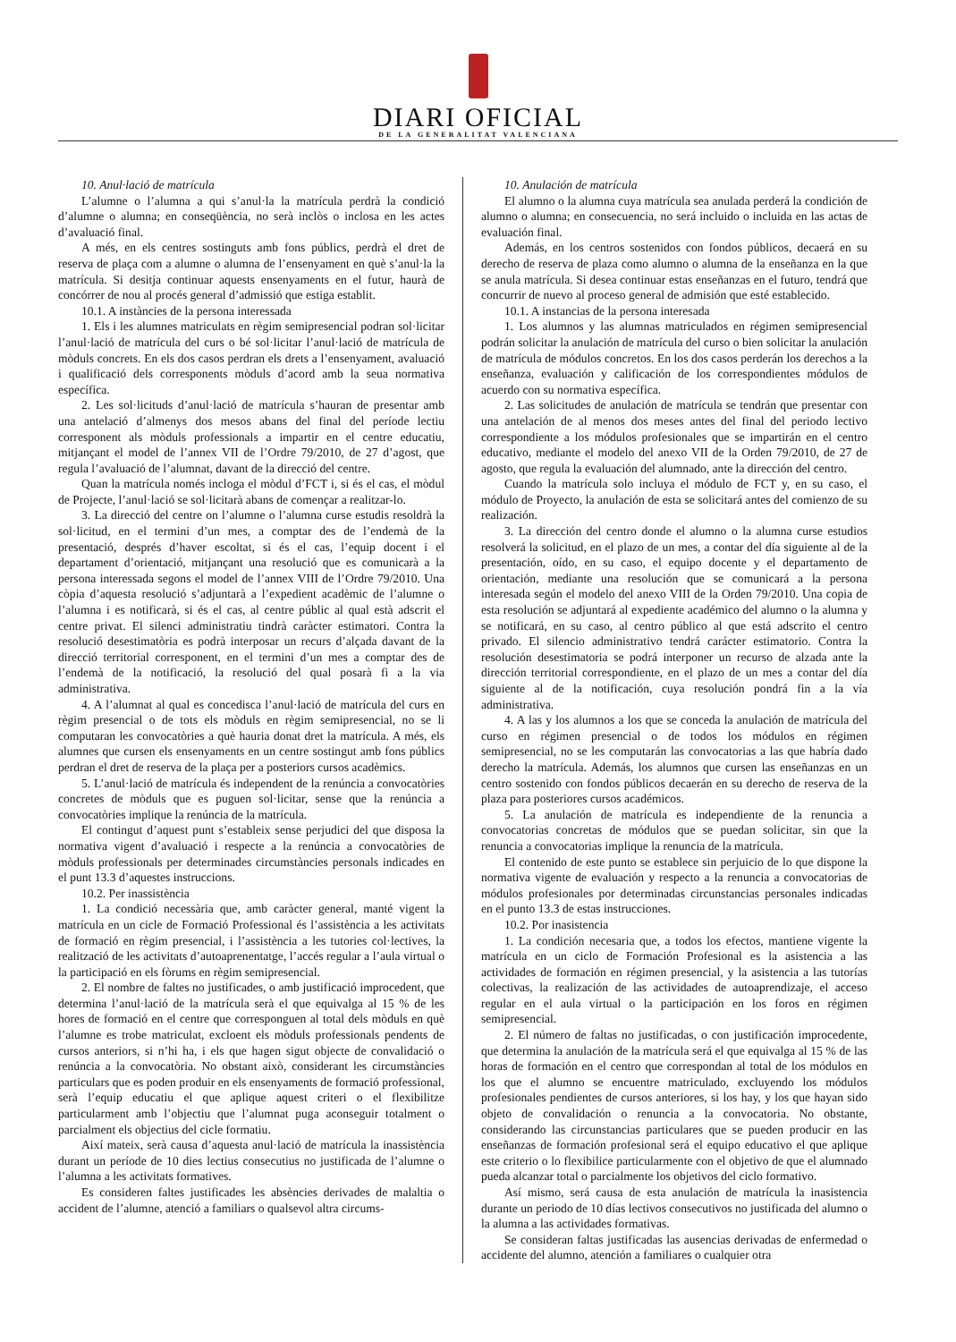DIARI OFICIAL
DE LA GENERALITAT VALENCIANA
10. Anul·lació de matrícula
L’alumne o l’alumna a qui s’anul·la la matrícula perdrà la condició d’alumne o alumna; en conseqüència, no serà inclòs o inclosa en les actes d’avaluació final.
A més, en els centres sostinguts amb fons públics, perdrà el dret de reserva de plaça com a alumne o alumna de l’ensenyament en què s’anul·la la matrícula. Si desitja continuar aquests ensenyaments en el futur, haurà de concórrer de nou al procés general d’admissió que estiga establit.
10.1. A instàncies de la persona interessada
1. Els i les alumnes matriculats en règim semipresencial podran sol·licitar l’anul·lació de matrícula del curs o bé sol·licitar l’anul·lació de matrícula de mòduls concrets. En els dos casos perdran els drets a l’ensenyament, avaluació i qualificació dels corresponents mòduls d’acord amb la seua normativa específica.
2. Les sol·licituds d’anul·lació de matrícula s’hauran de presentar amb una antelació d’almenys dos mesos abans del final del període lectiu corresponent als mòduls professionals a impartir en el centre educatiu, mitjançant el model de l’annex VII de l’Ordre 79/2010, de 27 d’agost, que regula l’avaluació de l’alumnat, davant de la direcció del centre.
Quan la matrícula només incloga el mòdul d’FCT i, si és el cas, el mòdul de Projecte, l’anul·lació se sol·licitarà abans de començar a realitzar-lo.
3. La direcció del centre on l’alumne o l’alumna curse estudis resoldrà la sol·licitud, en el termini d’un mes, a comptar des de l’endemà de la presentació, després d’haver escoltat, si és el cas, l’equip docent i el departament d’orientació, mitjançant una resolució que es comunicarà a la persona interessada segons el model de l’annex VIII de l’Ordre 79/2010. Una còpia d’aquesta resolució s’adjuntarà a l’expedient acadèmic de l’alumne o l’alumna i es notificarà, si és el cas, al centre públic al qual està adscrit el centre privat. El silenci administratiu tindrà caràcter estimatori. Contra la resolució desestimatòria es podrà interposar un recurs d’alçada davant de la direcció territorial corresponent, en el termini d’un mes a comptar des de l’endemà de la notificació, la resolució del qual posarà fi a la via administrativa.
4. A l’alumnat al qual es concedisca l’anul·lació de matrícula del curs en règim presencial o de tots els mòduls en règim semipresencial, no se li computaran les convocatòries a què hauria donat dret la matrícula. A més, els alumnes que cursen els ensenyaments en un centre sostingut amb fons públics perdran el dret de reserva de la plaça per a posteriors cursos acadèmics.
5. L’anul·lació de matrícula és independent de la renúncia a convocatòries concretes de mòduls que es puguen sol·licitar, sense que la renúncia a convocatòries implique la renúncia de la matrícula.
El contingut d’aquest punt s’estableix sense perjudici del que disposa la normativa vigent d’avaluació i respecte a la renúncia a convocatòries de mòduls professionals per determinades circumstàncies personals indicades en el punt 13.3 d’aquestes instruccions.
10.2. Per inassistència
1. La condició necessària que, amb caràcter general, manté vigent la matrícula en un cicle de Formació Professional és l’assistència a les activitats de formació en règim presencial, i l’assistència a les tutories col·lectives, la realització de les activitats d’autoaprenentatge, l’accés regular a l’aula virtual o la participació en els fòrums en règim semipresencial.
2. El nombre de faltes no justificades, o amb justificació improcedent, que determina l’anul·lació de la matrícula serà el que equivalga al 15 % de les hores de formació en el centre que corresponguen al total dels mòduls en què l’alumne es trobe matriculat, excloent els mòduls professionals pendents de cursos anteriors, si n’hi ha, i els que hagen sigut objecte de convalidació o renúncia a la convocatòria. No obstant això, considerant les circumstàncies particulars que es poden produir en els ensenyaments de formació professional, serà l’equip educatiu el que aplique aquest criteri o el flexibilitze particularment amb l’objectiu que l’alumnat puga aconseguir totalment o parcialment els objectius del cicle formatiu.
Així mateix, serà causa d’aquesta anul·lació de matrícula la inassistència durant un període de 10 dies lectius consecutius no justificada de l’alumne o l’alumna a les activitats formatives.
Es consideren faltes justificades les absències derivades de malaltia o accident de l’alumne, atenció a familiars o qualsevol altra circums-
10. Anulación de matrícula
El alumno o la alumna cuya matrícula sea anulada perderá la condición de alumno o alumna; en consecuencia, no será incluido o incluida en las actas de evaluación final.
Además, en los centros sostenidos con fondos públicos, decaerá en su derecho de reserva de plaza como alumno o alumna de la enseñanza en la que se anula matrícula. Si desea continuar estas enseñanzas en el futuro, tendrá que concurrir de nuevo al proceso general de admisión que esté establecido.
10.1. A instancias de la persona interesada
1. Los alumnos y las alumnas matriculados en régimen semipresencial podrán solicitar la anulación de matrícula del curso o bien solicitar la anulación de matrícula de módulos concretos. En los dos casos perderán los derechos a la enseñanza, evaluación y calificación de los correspondientes módulos de acuerdo con su normativa específica.
2. Las solicitudes de anulación de matrícula se tendrán que presentar con una antelación de al menos dos meses antes del final del periodo lectivo correspondiente a los módulos profesionales que se impartirán en el centro educativo, mediante el modelo del anexo VII de la Orden 79/2010, de 27 de agosto, que regula la evaluación del alumnado, ante la dirección del centro.
Cuando la matrícula solo incluya el módulo de FCT y, en su caso, el módulo de Proyecto, la anulación de esta se solicitará antes del comienzo de su realización.
3. La dirección del centro donde el alumno o la alumna curse estudios resolverá la solicitud, en el plazo de un mes, a contar del día siguiente al de la presentación, oído, en su caso, el equipo docente y el departamento de orientación, mediante una resolución que se comunicará a la persona interesada según el modelo del anexo VIII de la Orden 79/2010. Una copia de esta resolución se adjuntará al expediente académico del alumno o la alumna y se notificará, en su caso, al centro público al que está adscrito el centro privado. El silencio administrativo tendrá carácter estimatorio. Contra la resolución desestimatoria se podrá interponer un recurso de alzada ante la dirección territorial correspondiente, en el plazo de un mes a contar del día siguiente al de la notificación, cuya resolución pondrá fin a la vía administrativa.
4. A las y los alumnos a los que se conceda la anulación de matrícula del curso en régimen presencial o de todos los módulos en régimen semipresencial, no se les computarán las convocatorias a las que habría dado derecho la matrícula. Además, los alumnos que cursen las enseñanzas en un centro sostenido con fondos públicos decaerán en su derecho de reserva de la plaza para posteriores cursos académicos.
5. La anulación de matrícula es independiente de la renuncia a convocatorias concretas de módulos que se puedan solicitar, sin que la renuncia a convocatorias implique la renuncia de la matrícula.
El contenido de este punto se establece sin perjuicio de lo que dispone la normativa vigente de evaluación y respecto a la renuncia a convocatorias de módulos profesionales por determinadas circunstancias personales indicadas en el punto 13.3 de estas instrucciones.
10.2. Por inasistencia
1. La condición necesaria que, a todos los efectos, mantiene vigente la matrícula en un ciclo de Formación Profesional es la asistencia a las actividades de formación en régimen presencial, y la asistencia a las tutorías colectivas, la realización de las actividades de autoaprendizaje, el acceso regular en el aula virtual o la participación en los foros en régimen semipresencial.
2. El número de faltas no justificadas, o con justificación improcedente, que determina la anulación de la matrícula será el que equivalga al 15 % de las horas de formación en el centro que correspondan al total de los módulos en los que el alumno se encuentre matriculado, excluyendo los módulos profesionales pendientes de cursos anteriores, si los hay, y los que hayan sido objeto de convalidación o renuncia a la convocatoria. No obstante, considerando las circunstancias particulares que se pueden producir en las enseñanzas de formación profesional será el equipo educativo el que aplique este criterio o lo flexibilice particularmente con el objetivo de que el alumnado pueda alcanzar total o parcialmente los objetivos del ciclo formativo.
Así mismo, será causa de esta anulación de matrícula la inasistencia durante un periodo de 10 días lectivos consecutivos no justificada del alumno o la alumna a las actividades formativas.
Se consideran faltas justificadas las ausencias derivadas de enfermedad o accidente del alumno, atención a familiares o cualquier otra